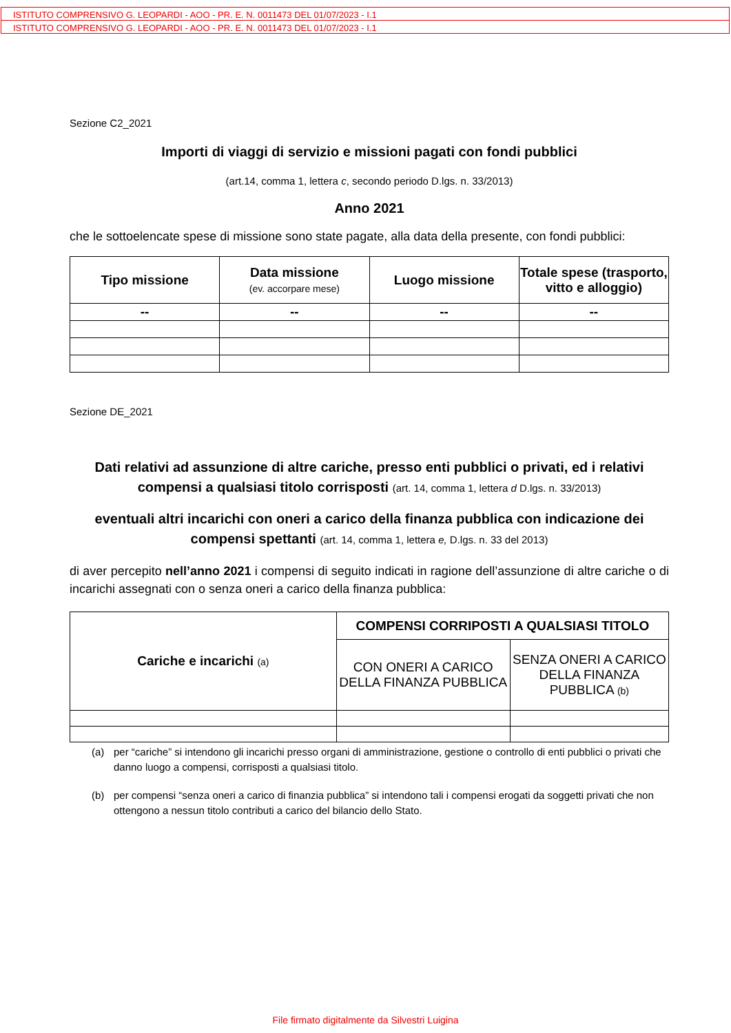ISTITUTO COMPRENSIVO G. LEOPARDI - AOO - PR. E. N. 0011473 DEL 01/07/2023 - I.1
ISTITUTO COMPRENSIVO G. LEOPARDI - AOO - PR. E. N. 0011473 DEL 01/07/2023 - I.1
Sezione C2_2021
Importi di viaggi di servizio e missioni pagati con fondi pubblici
(art.14, comma 1, lettera c, secondo periodo D.lgs. n. 33/2013)
Anno 2021
che le sottoelencate spese di missione sono state pagate, alla data della presente, con fondi pubblici:
| Tipo missione | Data missione (ev. accorpare mese) | Luogo missione | Totale spese (trasporto, vitto e alloggio) |
| --- | --- | --- | --- |
| -- | -- | -- | -- |
Sezione DE_2021
Dati relativi ad assunzione di altre cariche, presso enti pubblici o privati, ed i relativi compensi a qualsiasi titolo corrisposti (art. 14, comma 1, lettera d D.lgs. n. 33/2013)
eventuali altri incarichi con oneri a carico della finanza pubblica con indicazione dei compensi spettanti (art. 14, comma 1, lettera e, D.lgs. n. 33 del 2013)
di aver percepito nell’anno 2021 i compensi di seguito indicati in ragione dell’assunzione di altre cariche o di incarichi assegnati con o senza oneri a carico della finanza pubblica:
| Cariche e incarichi (a) | COMPENSI CORRIPOSTI A QUALSIASI TITOLO | |
| --- | --- | --- |
| | CON ONERI A CARICO DELLA FINANZA PUBBLICA | SENZA ONERI A CARICO DELLA FINANZA PUBBLICA (b) |
(a) per “cariche” si intendono gli incarichi presso organi di amministrazione, gestione o controllo di enti pubblici o privati che danno luogo a compensi, corrisposti a qualsiasi titolo.
(b) per compensi “senza oneri a carico di finanzia pubblica” si intendono tali i compensi erogati da soggetti privati che non ottengono a nessun titolo contributi a carico del bilancio dello Stato.
File firmato digitalmente da Silvestri Luigina